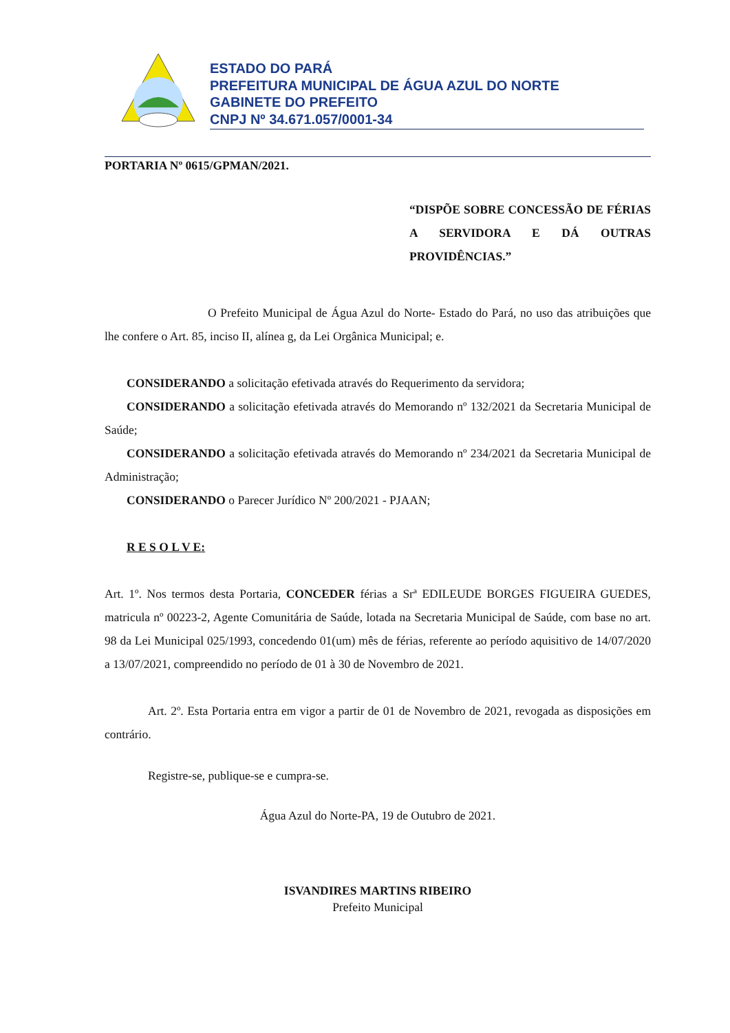ESTADO DO PARÁ
PREFEITURA MUNICIPAL DE ÁGUA AZUL DO NORTE
GABINETE DO PREFEITO
CNPJ Nº 34.671.057/0001-34
PORTARIA Nº 0615/GPMAN/2021.
“DISPÕE SOBRE CONCESSÃO DE FÉRIAS A SERVIDORA E DÁ OUTRAS PROVIDÊNCIAS.”
O Prefeito Municipal de Água Azul do Norte- Estado do Pará, no uso das atribuições que lhe confere o Art. 85, inciso II, alínea g, da Lei Orgânica Municipal; e.
CONSIDERANDO a solicitação efetivada através do Requerimento da servidora;
CONSIDERANDO a solicitação efetivada através do Memorando nº 132/2021 da Secretaria Municipal de Saúde;
CONSIDERANDO a solicitação efetivada através do Memorando nº 234/2021 da Secretaria Municipal de Administração;
CONSIDERANDO o Parecer Jurídico Nº 200/2021 - PJAAN;
R E S O L V E:
Art. 1º. Nos termos desta Portaria, CONCEDER férias a Srª EDILEUDE BORGES FIGUEIRA GUEDES, matricula nº 00223-2, Agente Comunitária de Saúde, lotada na Secretaria Municipal de Saúde, com base no art. 98 da Lei Municipal 025/1993, concedendo 01(um) mês de férias, referente ao período aquisitivo de 14/07/2020 a 13/07/2021, compreendido no período de 01 à 30 de Novembro de 2021.
Art. 2º. Esta Portaria entra em vigor a partir de 01 de Novembro de 2021, revogada as disposições em contrário.
Registre-se, publique-se e cumpra-se.
Água Azul do Norte-PA, 19 de Outubro de 2021.
ISVANDIRES MARTINS RIBEIRO
Prefeito Municipal